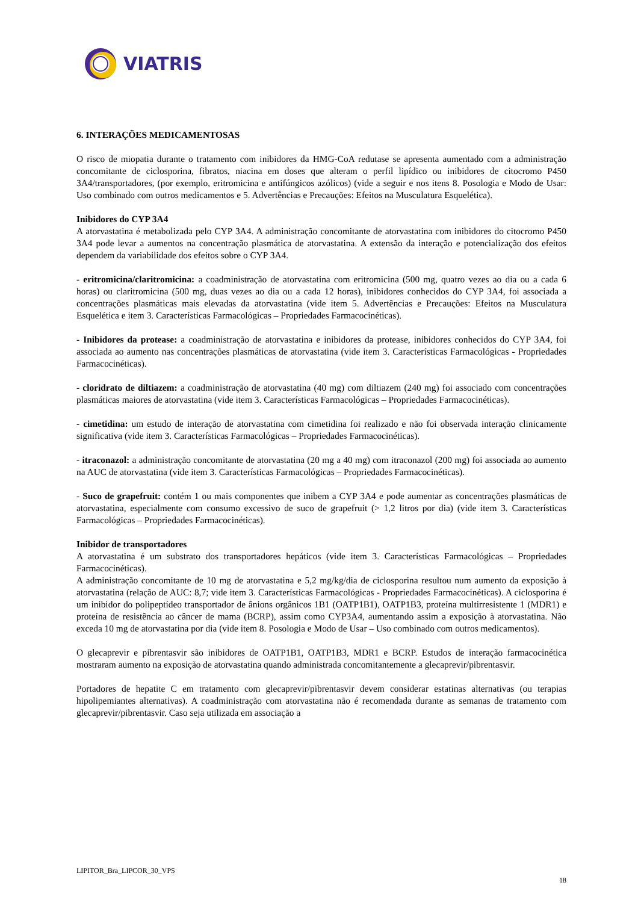VIATRIS
6. INTERAÇÕES MEDICAMENTOSAS
O risco de miopatia durante o tratamento com inibidores da HMG-CoA redutase se apresenta aumentado com a administração concomitante de ciclosporina, fibratos, niacina em doses que alteram o perfil lipídico ou inibidores de citocromo P450 3A4/transportadores, (por exemplo, eritromicina e antifúngicos azólicos) (vide a seguir e nos itens 8. Posologia e Modo de Usar: Uso combinado com outros medicamentos e 5. Advertências e Precauções: Efeitos na Musculatura Esquelética).
Inibidores do CYP 3A4
A atorvastatina é metabolizada pelo CYP 3A4. A administração concomitante de atorvastatina com inibidores do citocromo P450 3A4 pode levar a aumentos na concentração plasmática de atorvastatina. A extensão da interação e potencialização dos efeitos dependem da variabilidade dos efeitos sobre o CYP 3A4.
- eritromicina/claritromicina: a coadministração de atorvastatina com eritromicina (500 mg, quatro vezes ao dia ou a cada 6 horas) ou claritromicina (500 mg, duas vezes ao dia ou a cada 12 horas), inibidores conhecidos do CYP 3A4, foi associada a concentrações plasmáticas mais elevadas da atorvastatina (vide item 5. Advertências e Precauções: Efeitos na Musculatura Esquelética e item 3. Características Farmacológicas – Propriedades Farmacocinéticas).
- Inibidores da protease: a coadministração de atorvastatina e inibidores da protease, inibidores conhecidos do CYP 3A4, foi associada ao aumento nas concentrações plasmáticas de atorvastatina (vide item 3. Características Farmacológicas - Propriedades Farmacocinéticas).
- cloridrato de diltiazem: a coadministração de atorvastatina (40 mg) com diltiazem (240 mg) foi associado com concentrações plasmáticas maiores de atorvastatina (vide item 3. Características Farmacológicas – Propriedades Farmacocinéticas).
- cimetidina: um estudo de interação de atorvastatina com cimetidina foi realizado e não foi observada interação clinicamente significativa (vide item 3. Características Farmacológicas – Propriedades Farmacocinéticas).
- itraconazol: a administração concomitante de atorvastatina (20 mg a 40 mg) com itraconazol (200 mg) foi associada ao aumento na AUC de atorvastatina (vide item 3. Características Farmacológicas – Propriedades Farmacocinéticas).
- Suco de grapefruit: contém 1 ou mais componentes que inibem a CYP 3A4 e pode aumentar as concentrações plasmáticas de atorvastatina, especialmente com consumo excessivo de suco de grapefruit (> 1,2 litros por dia) (vide item 3. Características Farmacológicas – Propriedades Farmacocinéticas).
Inibidor de transportadores
A atorvastatina é um substrato dos transportadores hepáticos (vide item 3. Características Farmacológicas – Propriedades Farmacocinéticas).
A administração concomitante de 10 mg de atorvastatina e 5,2 mg/kg/dia de ciclosporina resultou num aumento da exposição à atorvastatina (relação de AUC: 8,7; vide item 3. Características Farmacológicas - Propriedades Farmacocinéticas). A ciclosporina é um inibidor do polipeptídeo transportador de ânions orgânicos 1B1 (OATP1B1), OATP1B3, proteína multirresistente 1 (MDR1) e proteína de resistência ao câncer de mama (BCRP), assim como CYP3A4, aumentando assim a exposição à atorvastatina. Não exceda 10 mg de atorvastatina por dia (vide item 8. Posologia e Modo de Usar – Uso combinado com outros medicamentos).
O glecaprevir e pibrentasvir são inibidores de OATP1B1, OATP1B3, MDR1 e BCRP. Estudos de interação farmacocinética mostraram aumento na exposição de atorvastatina quando administrada concomitantemente a glecaprevir/pibrentasvir.
Portadores de hepatite C em tratamento com glecaprevir/pibrentasvir devem considerar estatinas alternativas (ou terapias hipolipemiantes alternativas). A coadministração com atorvastatina não é recomendada durante as semanas de tratamento com glecaprevir/pibrentasvir. Caso seja utilizada em associação a
LIPITOR_Bra_LIPCOR_30_VPS
18